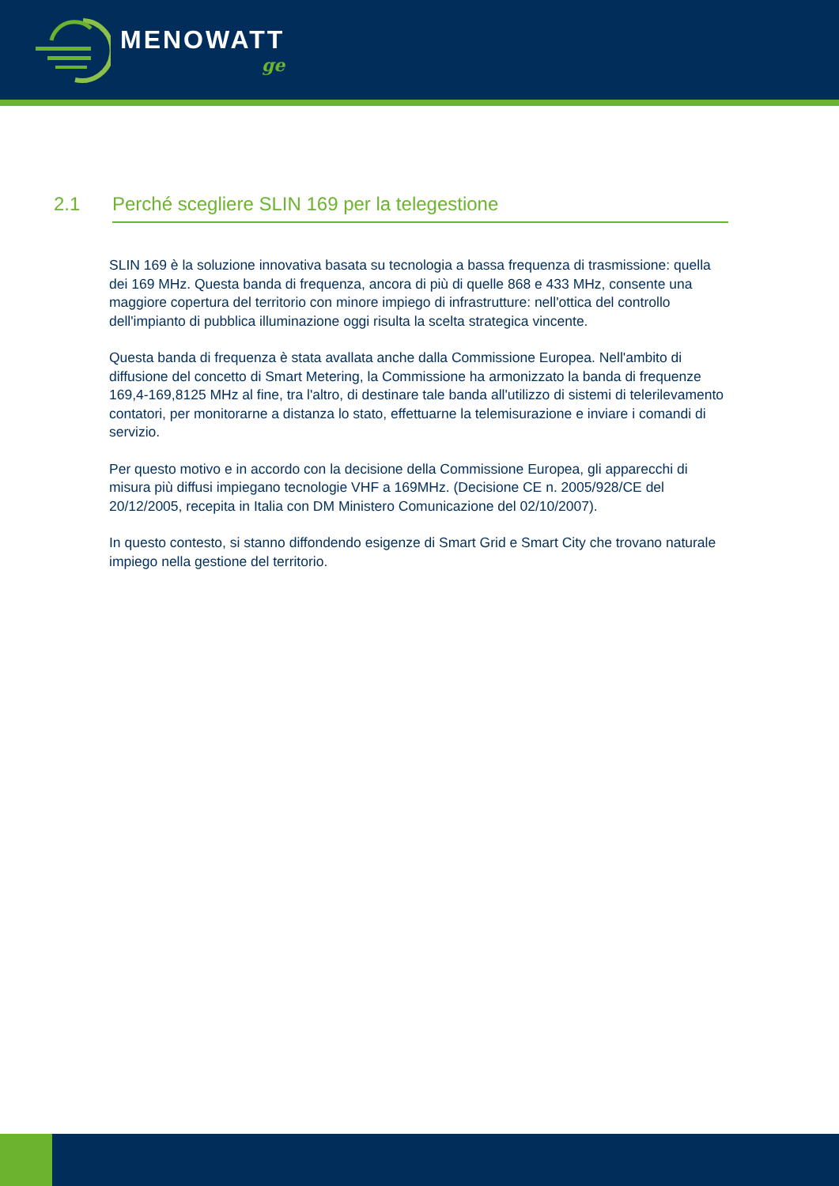MENOWATT
ge
2.1 Perché scegliere SLIN 169 per la telegestione
SLIN 169 è la soluzione innovativa basata su tecnologia a bassa frequenza di trasmissione: quella dei 169 MHz. Questa banda di frequenza, ancora di più di quelle 868 e 433 MHz, consente una maggiore copertura del territorio con minore impiego di infrastrutture: nell'ottica del controllo dell'impianto di pubblica illuminazione oggi risulta la scelta strategica vincente.
Questa banda di frequenza è stata avallata anche dalla Commissione Europea. Nell'ambito di diffusione del concetto di Smart Metering, la Commissione ha armonizzato la banda di frequenze 169,4-169,8125 MHz al fine, tra l'altro, di destinare tale banda all'utilizzo di sistemi di telerilevamento contatori, per monitorarne a distanza lo stato, effettuarne la telemisurazione e inviare i comandi di servizio.
Per questo motivo e in accordo con la decisione della Commissione Europea, gli apparecchi di misura più diffusi impiegano tecnologie VHF a 169MHz. (Decisione CE n. 2005/928/CE del 20/12/2005, recepita in Italia con DM Ministero Comunicazione del 02/10/2007).
In questo contesto, si stanno diffondendo esigenze di Smart Grid e Smart City che trovano naturale impiego nella gestione del territorio.